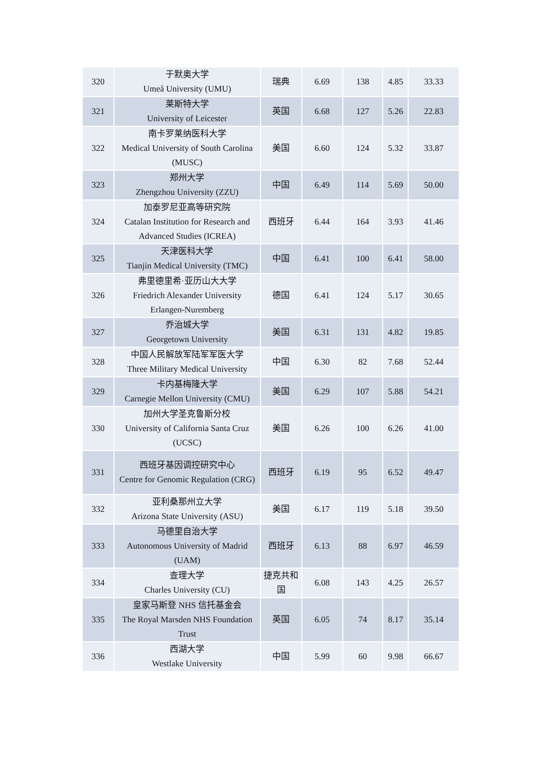| 320 | 于默奥大学 Umeå University (UMU) | 瑞典 | 6.69 | 138 | 4.85 | 33.33 |
| 321 | 莱斯特大学 University of Leicester | 英国 | 6.68 | 127 | 5.26 | 22.83 |
| 322 | 南卡罗莱纳医科大学 Medical University of South Carolina (MUSC) | 美国 | 6.60 | 124 | 5.32 | 33.87 |
| 323 | 郑州大学 Zhengzhou University (ZZU) | 中国 | 6.49 | 114 | 5.69 | 50.00 |
| 324 | 加泰罗尼亚高等研究院 Catalan Institution for Research and Advanced Studies (ICREA) | 西班牙 | 6.44 | 164 | 3.93 | 41.46 |
| 325 | 天津医科大学 Tianjin Medical University (TMC) | 中国 | 6.41 | 100 | 6.41 | 58.00 |
| 326 | 弗里德里希·亚历山大大学 Friedrich Alexander University Erlangen-Nuremberg | 德国 | 6.41 | 124 | 5.17 | 30.65 |
| 327 | 乔治城大学 Georgetown University | 美国 | 6.31 | 131 | 4.82 | 19.85 |
| 328 | 中国人民解放军陆军军医大学 Three Military Medical University | 中国 | 6.30 | 82 | 7.68 | 52.44 |
| 329 | 卡内基梅隆大学 Carnegie Mellon University (CMU) | 美国 | 6.29 | 107 | 5.88 | 54.21 |
| 330 | 加州大学圣克鲁斯分校 University of California Santa Cruz (UCSC) | 美国 | 6.26 | 100 | 6.26 | 41.00 |
| 331 | 西班牙基因调控研究中心 Centre for Genomic Regulation (CRG) | 西班牙 | 6.19 | 95 | 6.52 | 49.47 |
| 332 | 亚利桑那州立大学 Arizona State University (ASU) | 美国 | 6.17 | 119 | 5.18 | 39.50 |
| 333 | 马德里自治大学 Autonomous University of Madrid (UAM) | 西班牙 | 6.13 | 88 | 6.97 | 46.59 |
| 334 | 查理大学 Charles University (CU) | 捷克共和国 | 6.08 | 143 | 4.25 | 26.57 |
| 335 | 皇家马斯登 NHS 信托基金会 The Royal Marsden NHS Foundation Trust | 英国 | 6.05 | 74 | 8.17 | 35.14 |
| 336 | 西湖大学 Westlake University | 中国 | 5.99 | 60 | 9.98 | 66.67 |